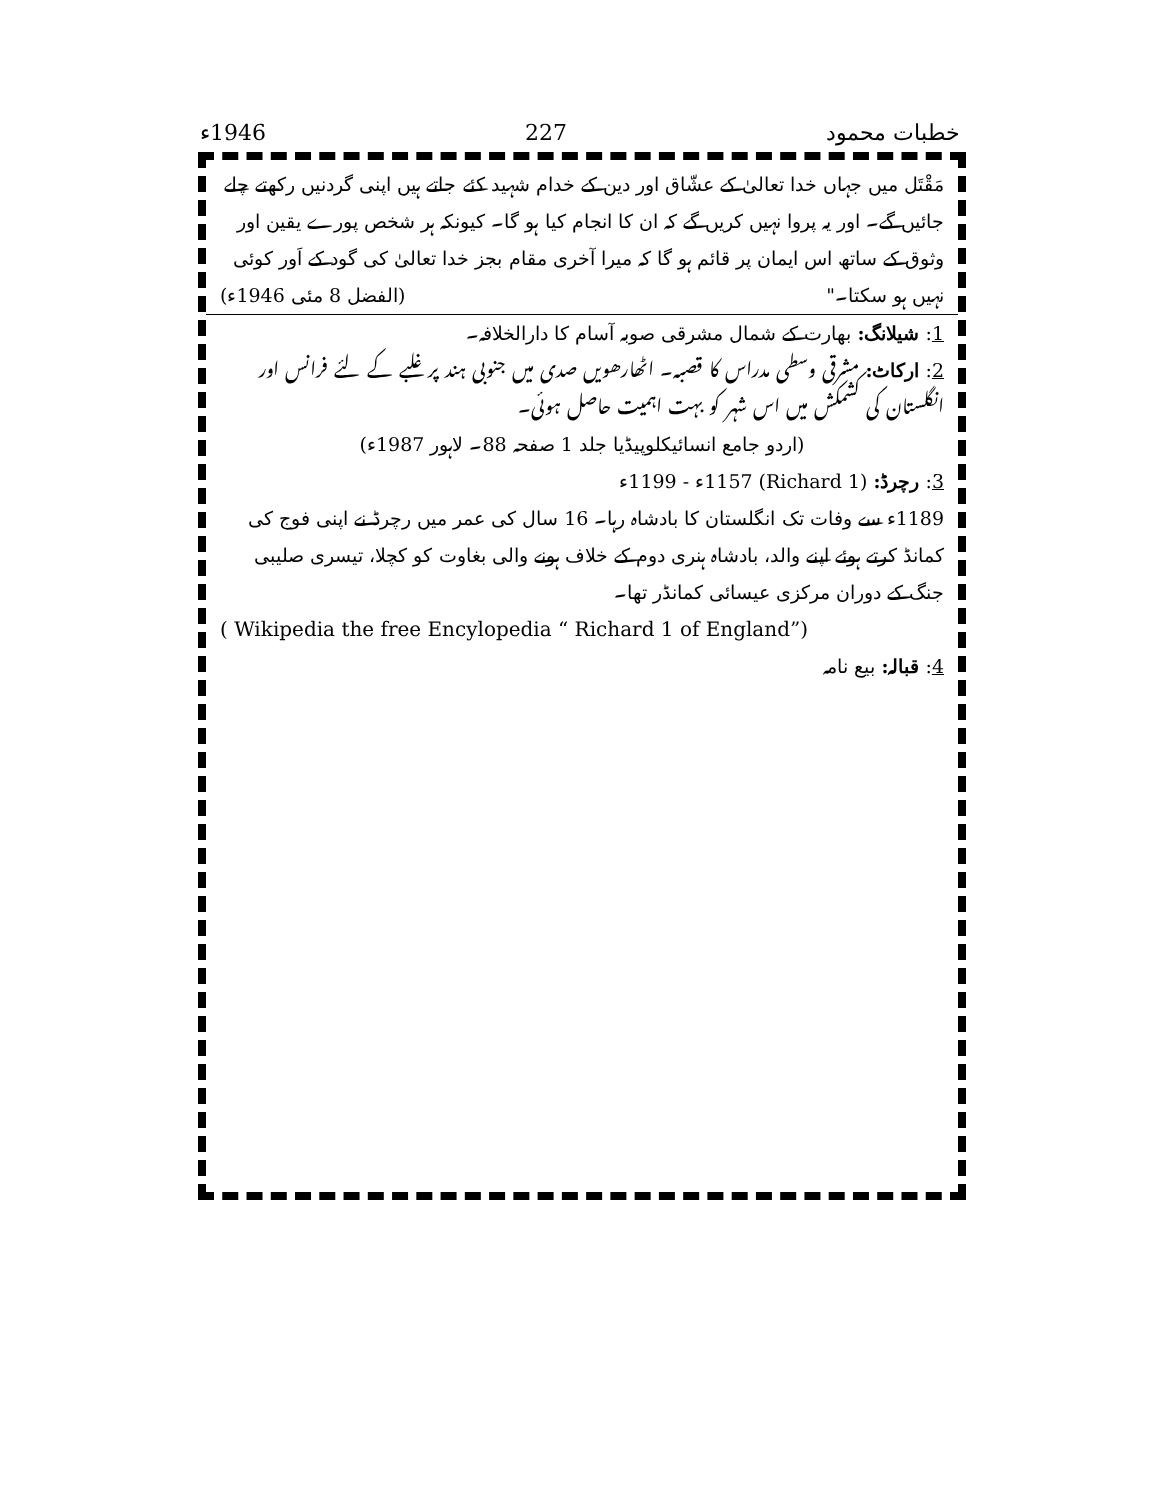خطبات محمود 227 1946ء
مَقْتَل میں جہاں خدا تعالیٰ کے عشّاق اور دین کے خدام شہید کئے جاتے ہیں اپنی گردنیں رکھتے چلے جائیں گے۔ اور یہ پروا نہیں کریں گے کہ ان کا انجام کیا ہو گا۔ کیونکہ ہر شخص پورے یقین اور وثوق کے ساتھ اس ایمان پر قائم ہو گا کہ میرا آخری مقام بجز خدا تعالیٰ کی گود کے اَور کوئی نہیں ہو سکتا۔" (الفضل 8 مئی 1946ء)
1: شیلانگ: بھارت کے شمال مشرقی صوبہ آسام کا دارالخلافہ۔
2: ارکاٹ: مشرقی وسطی مدراس کا قصبہ۔ اٹھارھویں صدی میں جنوبی ہند پر غلبے کے لئے فرانس اور انگلستان کی کشمکش میں اس شہر کو بہت اہمیت حاصل ہوئی۔
(اردو جامع انسائیکلوپیڈیا جلد 1 صفحہ 88۔ لاہور 1987ء)
3: رچرڈ: (Richard 1) 1157ء - 1199ء
1189ء سے وفات تک انگلستان کا بادشاہ رہا۔ 16 سال کی عمر میں رچرڈ نے اپنی فوج کی کمانڈ کرتے ہوئے اپنے والد، بادشاہ ہنری دوم کے خلاف ہونے والی بغاوت کو کچلا، تیسری صلیبی جنگ کے دوران مرکزی عیسائی کمانڈر تھا۔
( Wikipedia the free Encylopedia “ Richard 1 of England”)
4: قبالہ: بیع نامہ